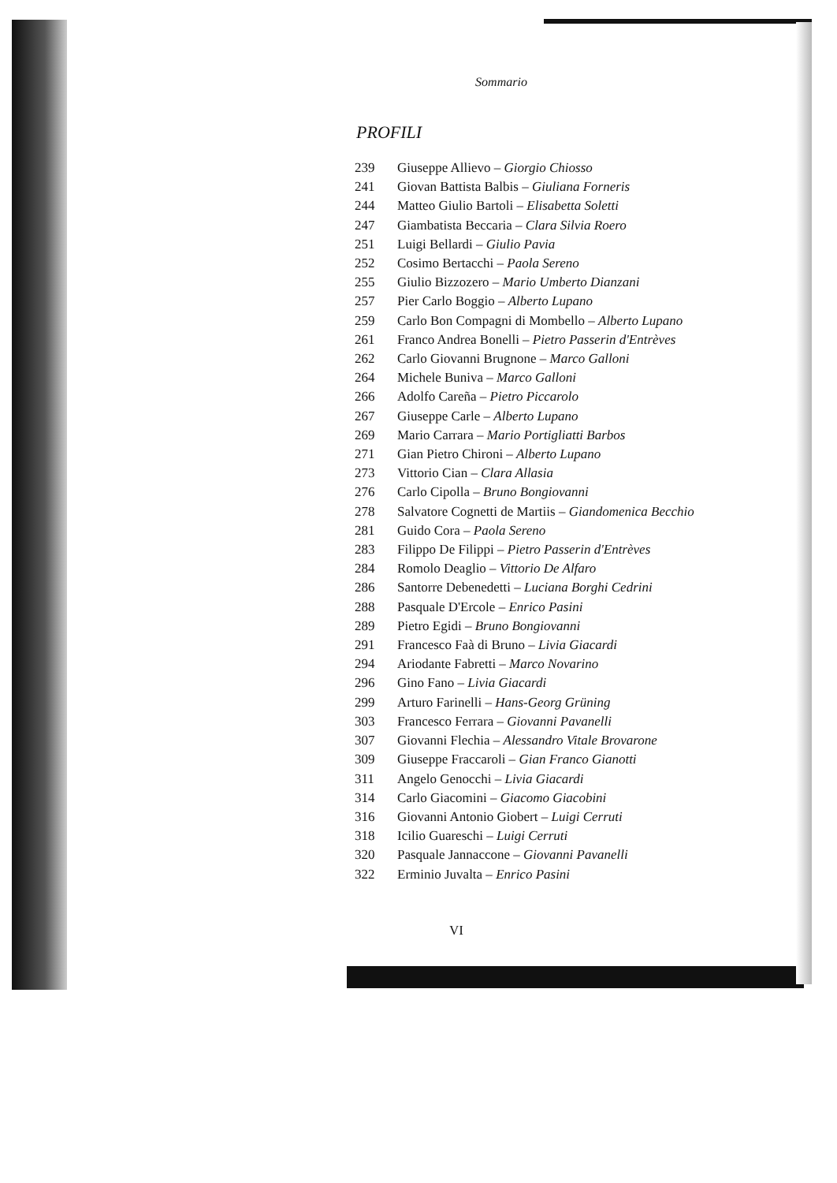Sommario
PROFILI
239 Giuseppe Allievo – Giorgio Chiosso
241 Giovan Battista Balbis – Giuliana Forneris
244 Matteo Giulio Bartoli – Elisabetta Soletti
247 Giambatista Beccaria – Clara Silvia Roero
251 Luigi Bellardi – Giulio Pavia
252 Cosimo Bertacchi – Paola Sereno
255 Giulio Bizzozero – Mario Umberto Dianzani
257 Pier Carlo Boggio – Alberto Lupano
259 Carlo Bon Compagni di Mombello – Alberto Lupano
261 Franco Andrea Bonelli – Pietro Passerin d'Entrèves
262 Carlo Giovanni Brugnone – Marco Galloni
264 Michele Buniva – Marco Galloni
266 Adolfo Careña – Pietro Piccarolo
267 Giuseppe Carle – Alberto Lupano
269 Mario Carrara – Mario Portigliatti Barbos
271 Gian Pietro Chironi – Alberto Lupano
273 Vittorio Cian – Clara Allasia
276 Carlo Cipolla – Bruno Bongiovanni
278 Salvatore Cognetti de Martiis – Giandomenica Becchio
281 Guido Cora – Paola Sereno
283 Filippo De Filippi – Pietro Passerin d'Entrèves
284 Romolo Deaglio – Vittorio De Alfaro
286 Santorre Debenedetti – Luciana Borghi Cedrini
288 Pasquale D'Ercole – Enrico Pasini
289 Pietro Egidi – Bruno Bongiovanni
291 Francesco Faà di Bruno – Livia Giacardi
294 Ariodante Fabretti – Marco Novarino
296 Gino Fano – Livia Giacardi
299 Arturo Farinelli – Hans-Georg Grüning
303 Francesco Ferrara – Giovanni Pavanelli
307 Giovanni Flechia – Alessandro Vitale Brovarone
309 Giuseppe Fraccaroli – Gian Franco Gianotti
311 Angelo Genocchi – Livia Giacardi
314 Carlo Giacomini – Giacomo Giacobini
316 Giovanni Antonio Giobert – Luigi Cerruti
318 Icilio Guareschi – Luigi Cerruti
320 Pasquale Jannaccone – Giovanni Pavanelli
322 Erminio Juvalta – Enrico Pasini
VI